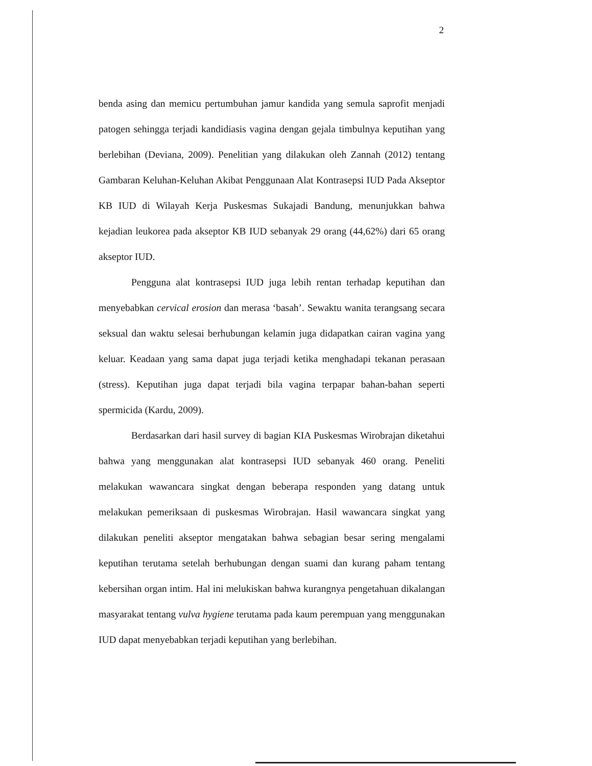2
benda asing dan memicu pertumbuhan jamur kandida yang semula saprofit menjadi patogen sehingga terjadi kandidiasis vagina dengan gejala timbulnya keputihan yang berlebihan (Deviana, 2009). Penelitian yang dilakukan oleh Zannah (2012) tentang Gambaran Keluhan-Keluhan Akibat Penggunaan Alat Kontrasepsi IUD Pada Akseptor KB IUD di Wilayah Kerja Puskesmas Sukajadi Bandung, menunjukkan bahwa kejadian leukorea pada akseptor KB IUD sebanyak 29 orang (44,62%) dari 65 orang akseptor IUD.
Pengguna alat kontrasepsi IUD juga lebih rentan terhadap keputihan dan menyebabkan cervical erosion dan merasa ‘basah’. Sewaktu wanita terangsang secara seksual dan waktu selesai berhubungan kelamin juga didapatkan cairan vagina yang keluar. Keadaan yang sama dapat juga terjadi ketika menghadapi tekanan perasaan (stress). Keputihan juga dapat terjadi bila vagina terpapar bahan-bahan seperti spermicida (Kardu, 2009).
Berdasarkan dari hasil survey di bagian KIA Puskesmas Wirobrajan diketahui bahwa yang menggunakan alat kontrasepsi IUD sebanyak 460 orang. Peneliti melakukan wawancara singkat dengan beberapa responden yang datang untuk melakukan pemeriksaan di puskesmas Wirobrajan. Hasil wawancara singkat yang dilakukan peneliti akseptor mengatakan bahwa sebagian besar sering mengalami keputihan terutama setelah berhubungan dengan suami dan kurang paham tentang kebersihan organ intim. Hal ini melukiskan bahwa kurangnya pengetahuan dikalangan masyarakat tentang vulva hygiene terutama pada kaum perempuan yang menggunakan IUD dapat menyebabkan terjadi keputihan yang berlebihan.